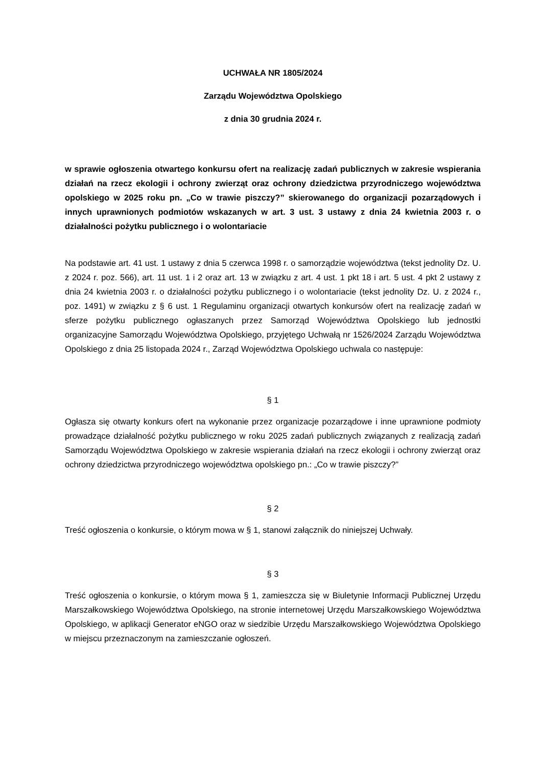UCHWAŁA NR 1805/2024
Zarządu Województwa Opolskiego
z dnia 30 grudnia 2024 r.
w sprawie ogłoszenia otwartego konkursu ofert na realizację zadań publicznych w zakresie wspierania działań na rzecz ekologii i ochrony zwierząt oraz ochrony dziedzictwa przyrodniczego województwa opolskiego w 2025 roku pn. „Co w trawie piszczy?” skierowanego do organizacji pozarządowych i innych uprawnionych podmiotów wskazanych w art. 3 ust. 3 ustawy z dnia 24 kwietnia 2003 r. o działalności pożytku publicznego i o wolontariacie
Na podstawie art. 41 ust. 1 ustawy z dnia 5 czerwca 1998 r. o samorządzie województwa (tekst jednolity Dz. U. z 2024 r. poz. 566), art. 11 ust. 1 i 2 oraz art. 13 w związku z art. 4 ust. 1 pkt 18 i art. 5 ust. 4 pkt 2 ustawy z dnia 24 kwietnia 2003 r. o działalności pożytku publicznego i o wolontariacie (tekst jednolity Dz. U. z 2024 r., poz. 1491) w związku z § 6 ust. 1 Regulaminu organizacji otwartych konkursów ofert na realizację zadań w sferze pożytku publicznego ogłaszanych przez Samorząd Województwa Opolskiego lub jednostki organizacyjne Samorządu Województwa Opolskiego, przyjętego Uchwałą nr 1526/2024 Zarządu Województwa Opolskiego z dnia 25 listopada 2024 r., Zarząd Województwa Opolskiego uchwala co następuje:
§ 1
Ogłasza się otwarty konkurs ofert na wykonanie przez organizacje pozarządowe i inne uprawnione podmioty prowadzące działalność pożytku publicznego w roku 2025 zadań publicznych związanych z realizacją zadań Samorządu Województwa Opolskiego w zakresie wspierania działań na rzecz ekologii i ochrony zwierząt oraz ochrony dziedzictwa przyrodniczego województwa opolskiego pn.: „Co w trawie piszczy?”
§ 2
Treść ogłoszenia o konkursie, o którym mowa w § 1, stanowi załącznik do niniejszej Uchwały.
§ 3
Treść ogłoszenia o konkursie, o którym mowa § 1, zamieszcza się w Biuletynie Informacji Publicznej Urzędu Marszałkowskiego Województwa Opolskiego, na stronie internetowej Urzędu Marszałkowskiego Województwa Opolskiego, w aplikacji Generator eNGO oraz w siedzibie Urzędu Marszałkowskiego Województwa Opolskiego w miejscu przeznaczonym na zamieszczanie ogłoszeń.